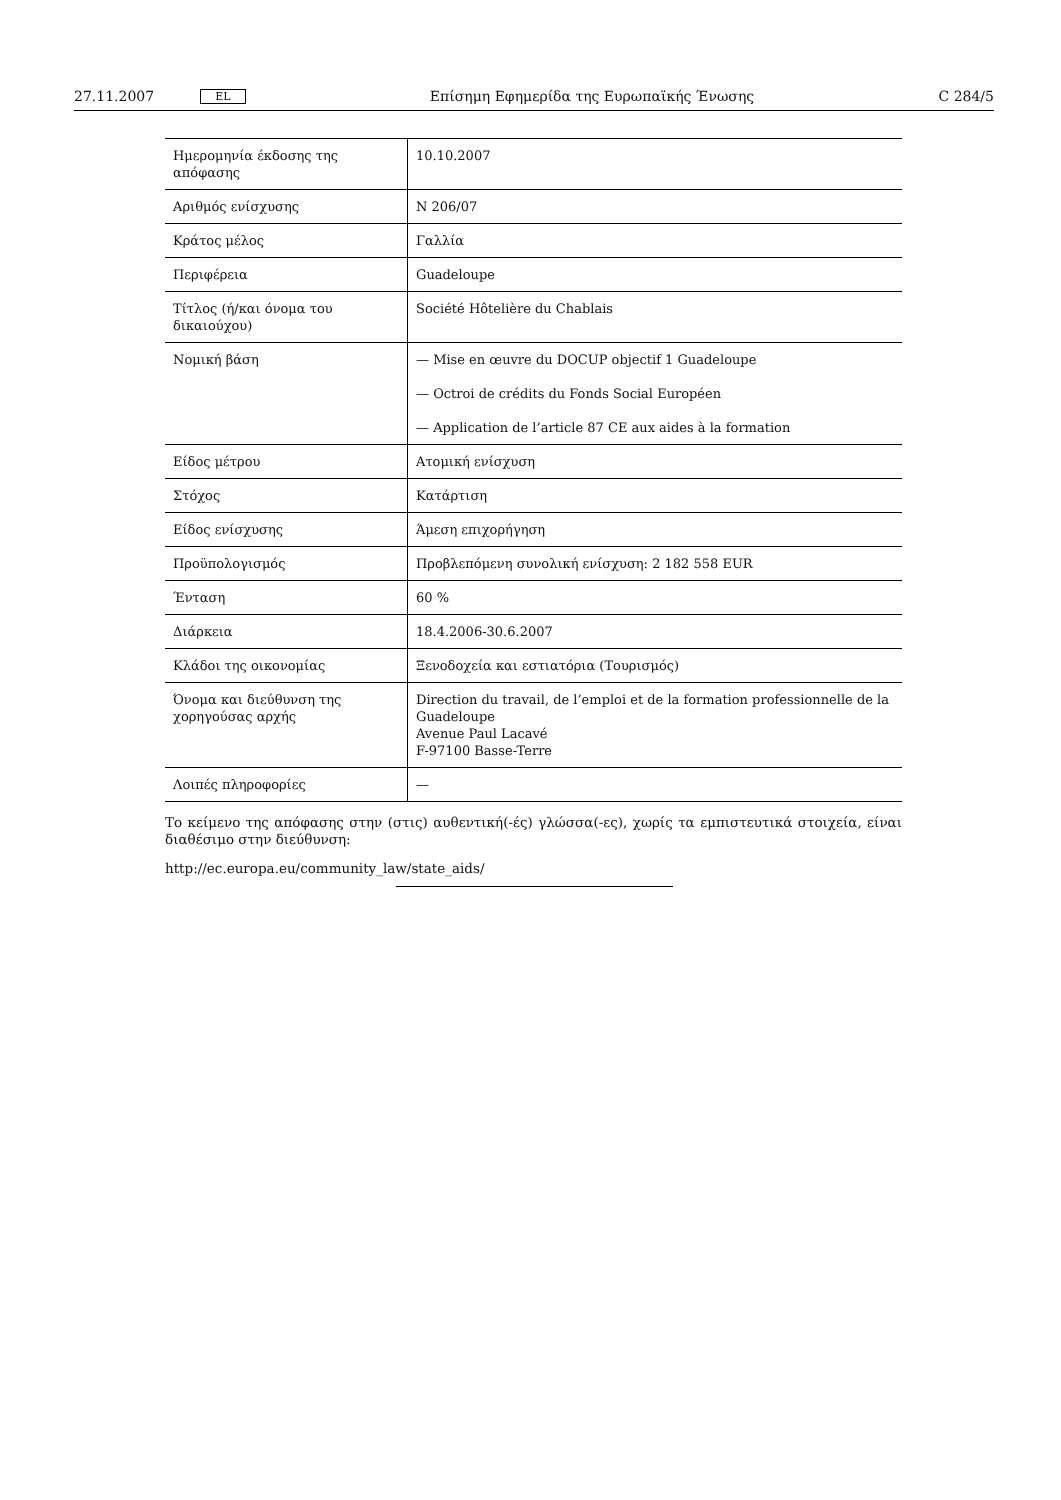27.11.2007 EL Επίσημη Εφημερίδα της Ευρωπαϊκής Ένωσης C 284/5
| Ημερομηνία έκδοσης της απόφασης | 10.10.2007 |
| Αριθμός ενίσχυσης | N 206/07 |
| Κράτος μέλος | Γαλλία |
| Περιφέρεια | Guadeloupe |
| Τίτλος (ή/και όνομα του δικαιούχου) | Société Hôtelière du Chablais |
| Νομική βάση | — Mise en œuvre du DOCUP objectif 1 Guadeloupe — Octroi de crédits du Fonds Social Européen — Application de l’article 87 CE aux aides à la formation |
| Είδος μέτρου | Ατομική ενίσχυση |
| Στόχος | Κατάρτιση |
| Είδος ενίσχυσης | Άμεση επιχορήγηση |
| Προϋπολογισμός | Προβλεπόμενη συνολική ενίσχυση: 2 182 558 EUR |
| Ένταση | 60 % |
| Διάρκεια | 18.4.2006-30.6.2007 |
| Κλάδοι της οικονομίας | Ξενοδοχεία και εστιατόρια (Τουρισμός) |
| Όνομα και διεύθυνση της χορηγούσας αρχής | Direction du travail, de l’emploi et de la formation professionnelle de la Guadeloupe Avenue Paul Lacavé F-97100 Basse-Terre |
| Λοιπές πληροφορίες | — |
Το κείμενο της απόφασης στην (στις) αυθεντική(-ές) γλώσσα(-ες), χωρίς τα εμπιστευτικά στοιχεία, είναι διαθέσιμο στην διεύθυνση:
http://ec.europa.eu/community_law/state_aids/